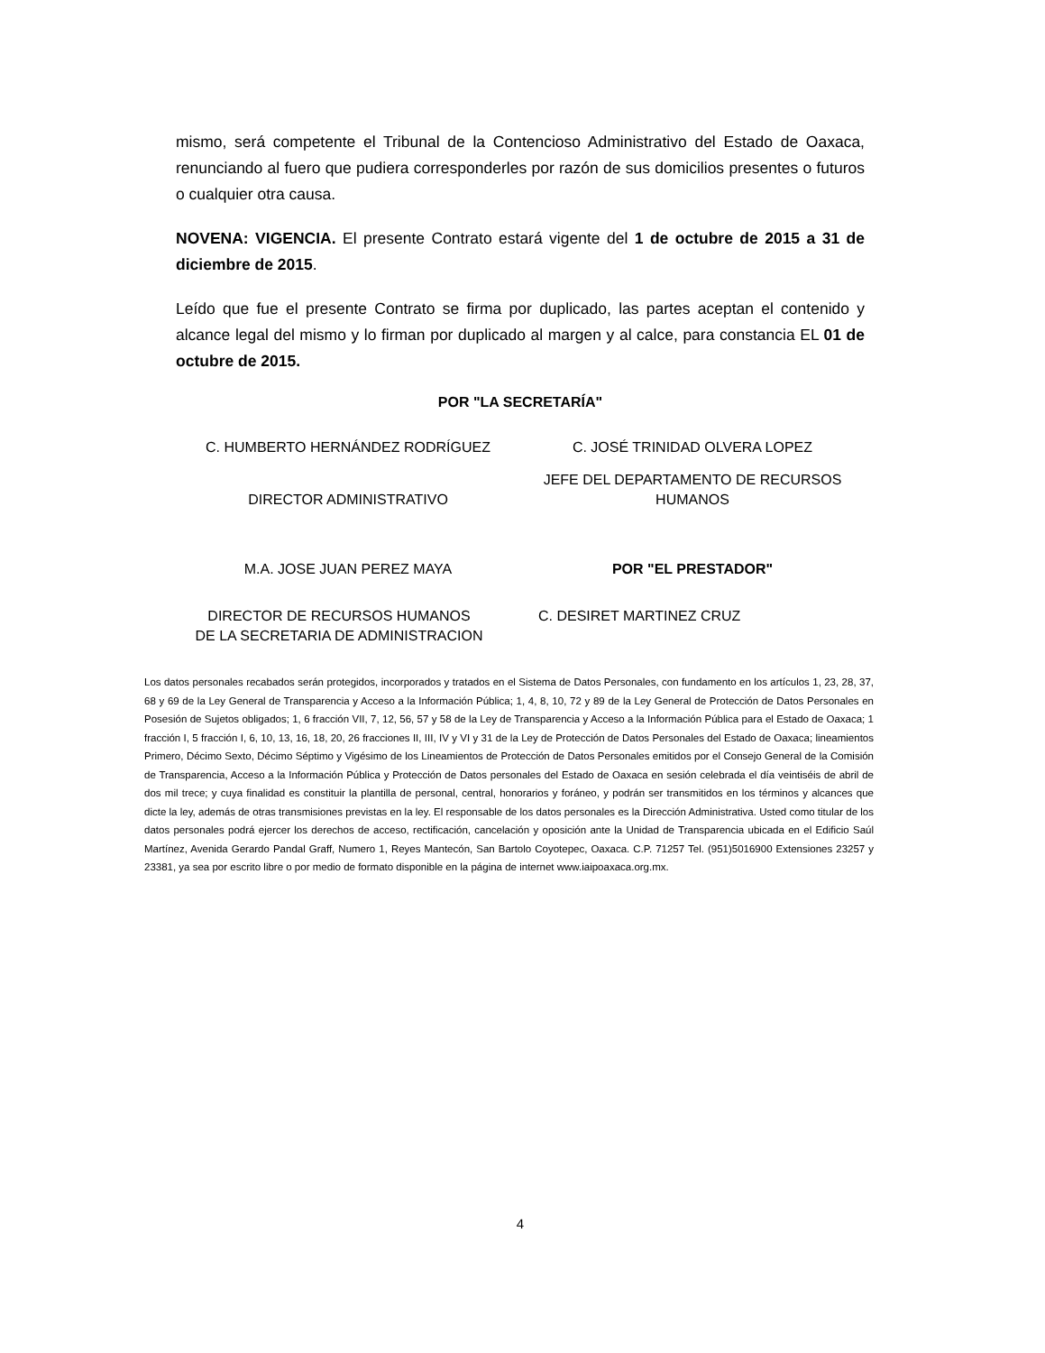mismo, será competente el Tribunal de la Contencioso Administrativo del Estado de Oaxaca, renunciando al fuero que pudiera corresponderles por razón de sus domicilios presentes o futuros o cualquier otra causa.
NOVENA: VIGENCIA. El presente Contrato estará vigente del 1 de octubre de 2015 a 31 de diciembre de 2015.
Leído que fue el presente Contrato se firma por duplicado, las partes aceptan el contenido y alcance legal del mismo y lo firman por duplicado al margen y al calce, para constancia EL 01 de octubre de 2015.
POR "LA SECRETARÍA"
C. HUMBERTO HERNÁNDEZ RODRÍGUEZ
C. JOSÉ TRINIDAD OLVERA LOPEZ
DIRECTOR ADMINISTRATIVO
JEFE DEL DEPARTAMENTO DE RECURSOS HUMANOS
M.A. JOSE JUAN PEREZ MAYA POR "EL PRESTADOR"
DIRECTOR DE RECURSOS HUMANOS
DE LA SECRETARIA DE ADMINISTRACION
C. DESIRET MARTINEZ CRUZ
Los datos personales recabados serán protegidos, incorporados y tratados en el Sistema de Datos Personales, con fundamento en los artículos 1, 23, 28, 37, 68 y 69 de la Ley General de Transparencia y Acceso a la Información Pública; 1, 4, 8, 10, 72 y 89 de la Ley General de Protección de Datos Personales en Posesión de Sujetos obligados; 1, 6 fracción VII, 7, 12, 56, 57 y 58 de la Ley de Transparencia y Acceso a la Información Pública para el Estado de Oaxaca; 1 fracción I, 5 fracción I, 6, 10, 13, 16, 18, 20, 26 fracciones II, III, IV y VI y 31 de la Ley de Protección de Datos Personales del Estado de Oaxaca; lineamientos Primero, Décimo Sexto, Décimo Séptimo y Vigésimo de los Lineamientos de Protección de Datos Personales emitidos por el Consejo General de la Comisión de Transparencia, Acceso a la Información Pública y Protección de Datos personales del Estado de Oaxaca en sesión celebrada el día veintiséis de abril de dos mil trece; y cuya finalidad es constituir la plantilla de personal, central, honorarios y foráneo, y podrán ser transmitidos en los términos y alcances que dicte la ley, además de otras transmisiones previstas en la ley. El responsable de los datos personales es la Dirección Administrativa. Usted como titular de los datos personales podrá ejercer los derechos de acceso, rectificación, cancelación y oposición ante la Unidad de Transparencia ubicada en el Edificio Saúl Martínez, Avenida Gerardo Pandal Graff, Numero 1, Reyes Mantecón, San Bartolo Coyotepec, Oaxaca. C.P. 71257 Tel. (951)5016900 Extensiones 23257 y 23381, ya sea por escrito libre o por medio de formato disponible en la página de internet www.iaipoaxaca.org.mx.
4